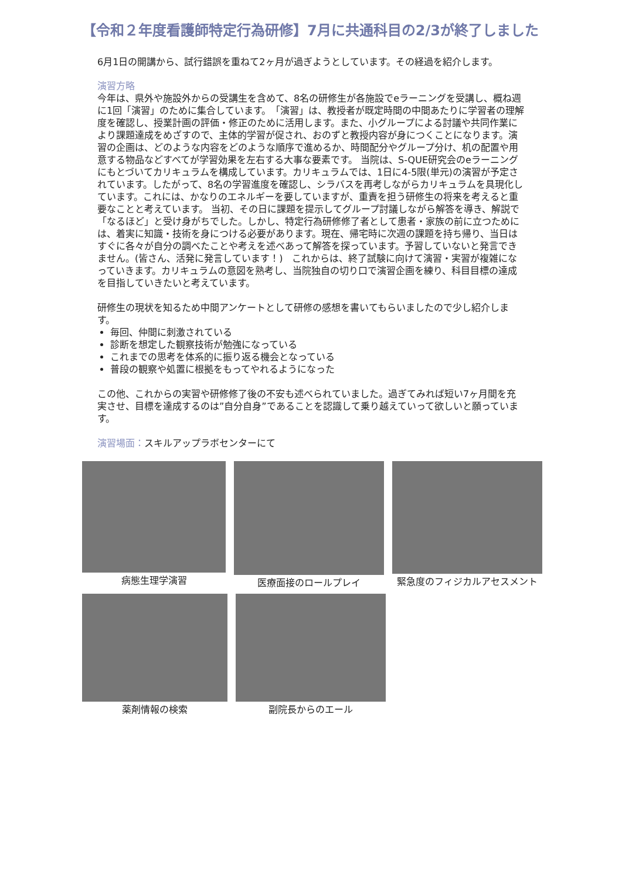【令和２年度看護師特定行為研修】7月に共通科目の2/3が終了しました
6月1日の開講から、試行錯誤を重ねて2ヶ月が過ぎようとしています。その経過を紹介します。
演習方略
今年は、県外や施設外からの受講生を含めて、8名の研修生が各施設でeラーニングを受講し、概ね週に1回「演習」のために集合しています。　「演習」は、教授者が既定時間の中間あたりに学習者の理解度を確認し、授業計画の評価・修正のために活用します。また、小グループによる討議や共同作業により課題達成をめざすので、主体的学習が促され、おのずと教授内容が身につくことになります。演習の企画は、どのような内容をどのような順序で進めるか、時間配分やグループ分け、机の配置や用意する物品などすべてが学習効果を左右する大事な要素です。 当院は、S-QUE研究会のeラーニングにもとづいてカリキュラムを構成しています。カリキュラムでは、1日に4-5限(単元)の演習が予定されています。したがって、8名の学習進度を確認し、シラバスを再考しながらカリキュラムを具現化しています。これには、かなりのエネルギーを要していますが、重責を担う研修生の将来を考えると重要なことと考えています。 当初、その日に課題を提示してグループ討議しながら解答を導き、解説で「なるほど」と受け身がちでした。しかし、特定行為研修修了者として患者・家族の前に立つためには、着実に知識・技術を身につける必要があります。現在、帰宅時に次週の課題を持ち帰り、当日はすぐに各々が自分の調べたことや考えを述べあって解答を探っています。予習していないと発言できません。(皆さん、活発に発言しています！)　これからは、終了試験に向けて演習・実習が複雑になっていきます。カリキュラムの意図を熟考し、当院独自の切り口で演習企画を練り、科目目標の達成を目指していきたいと考えています。
研修生の現状を知るため中間アンケートとして研修の感想を書いてもらいましたので少し紹介します。
毎回、仲間に刺激されている
診断を想定した観察技術が勉強になっている
これまでの思考を体系的に振り返る機会となっている
普段の観察や処置に根拠をもってやれるようになった
この他、これからの実習や研修修了後の不安も述べられていました。過ぎてみれば短い7ヶ月間を充実させ、目標を達成するのは”自分自身”であることを認識して乗り越えていって欲しいと願っています。
演習場面：スキルアップラボセンターにて
病態生理学演習
医療面接のロールプレイ
緊急度のフィジカルアセスメント
薬剤情報の検索
副院長からのエール